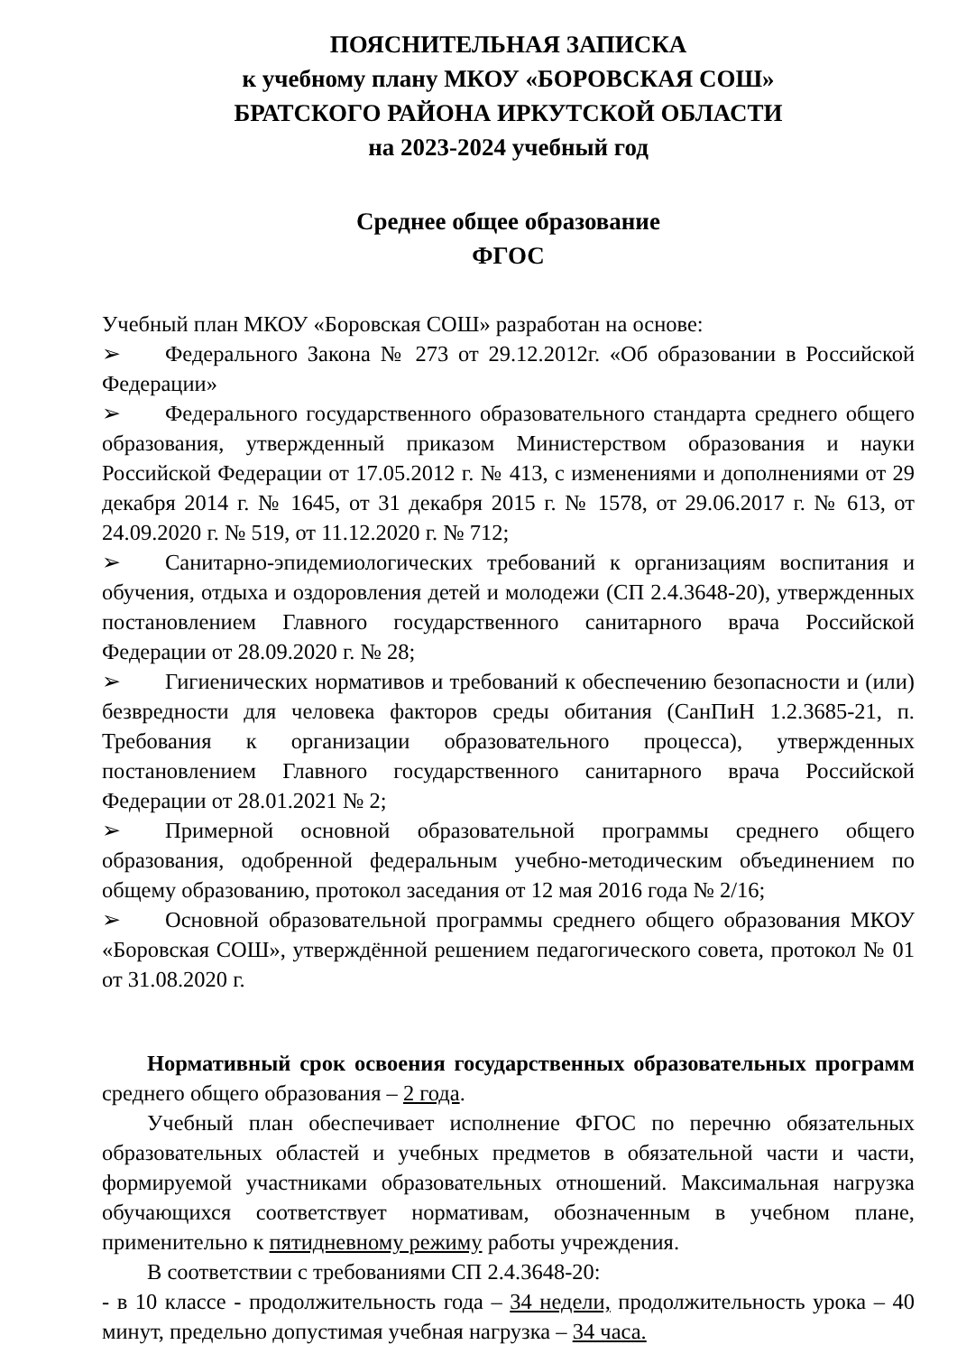ПОЯСНИТЕЛЬНАЯ ЗАПИСКА
к учебному плану МКОУ «БОРОВСКАЯ СОШ»
БРАТСКОГО РАЙОНА ИРКУТСКОЙ ОБЛАСТИ
на 2023-2024 учебный год
Среднее общее образование
ФГОС
Учебный план МКОУ «Боровская СОШ» разработан на основе:
➢ Федерального Закона № 273 от 29.12.2012г. «Об образовании в Российской Федерации»
➢ Федерального государственного образовательного стандарта среднего общего образования, утвержденный приказом Министерством образования и науки Российской Федерации от 17.05.2012 г. № 413, с изменениями и дополнениями от 29 декабря 2014 г. № 1645, от 31 декабря 2015 г. № 1578, от 29.06.2017 г. № 613, от 24.09.2020 г. № 519, от 11.12.2020 г. № 712;
➢ Санитарно-эпидемиологических требований к организациям воспитания и обучения, отдыха и оздоровления детей и молодежи (СП 2.4.3648-20), утвержденных постановлением Главного государственного санитарного врача Российской Федерации от 28.09.2020 г. № 28;
➢ Гигиенических нормативов и требований к обеспечению безопасности и (или) безвредности для человека факторов среды обитания (СанПиН 1.2.3685-21, п. Требования к организации образовательного процесса), утвержденных постановлением Главного государственного санитарного врача Российской Федерации от 28.01.2021 № 2;
➢ Примерной основной образовательной программы среднего общего образования, одобренной федеральным учебно-методическим объединением по общему образованию, протокол заседания от 12 мая 2016 года № 2/16;
➢ Основной образовательной программы среднего общего образования МКОУ «Боровская СОШ», утверждённой решением педагогического совета, протокол № 01 от 31.08.2020 г.
Нормативный срок освоения государственных образовательных программ среднего общего образования – 2 года.
Учебный план обеспечивает исполнение ФГОС по перечню обязательных образовательных областей и учебных предметов в обязательной части и части, формируемой участниками образовательных отношений. Максимальная нагрузка обучающихся соответствует нормативам, обозначенным в учебном плане, применительно к пятидневному режиму работы учреждения.
В соответствии с требованиями СП 2.4.3648-20:
- в 10 классе - продолжительность года – 34 недели, продолжительность урока – 40 минут, предельно допустимая учебная нагрузка – 34 часа.